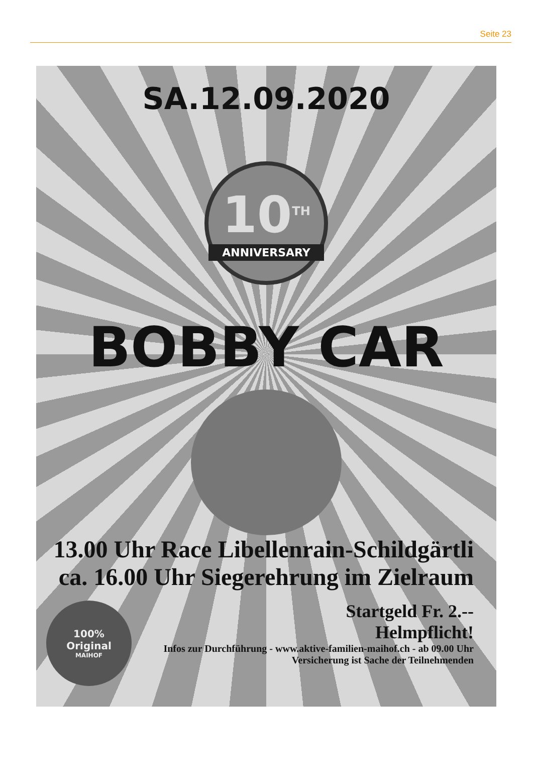Seite 23
SA.12.09.2020
10<sup>TH</sup>
ANNIVERSARY
BOBBY CAR
13.00 Uhr Race Libellenrain-Schildgärtli
ca. 16.00 Uhr Siegerehrung im Zielraum
100%
Original
MAIHOF
Startgeld Fr. 2.--
Helmpflicht!
Infos zur Durchführung - www.aktive-familien-maihof.ch - ab 09.00 Uhr
Versicherung ist Sache der Teilnehmenden